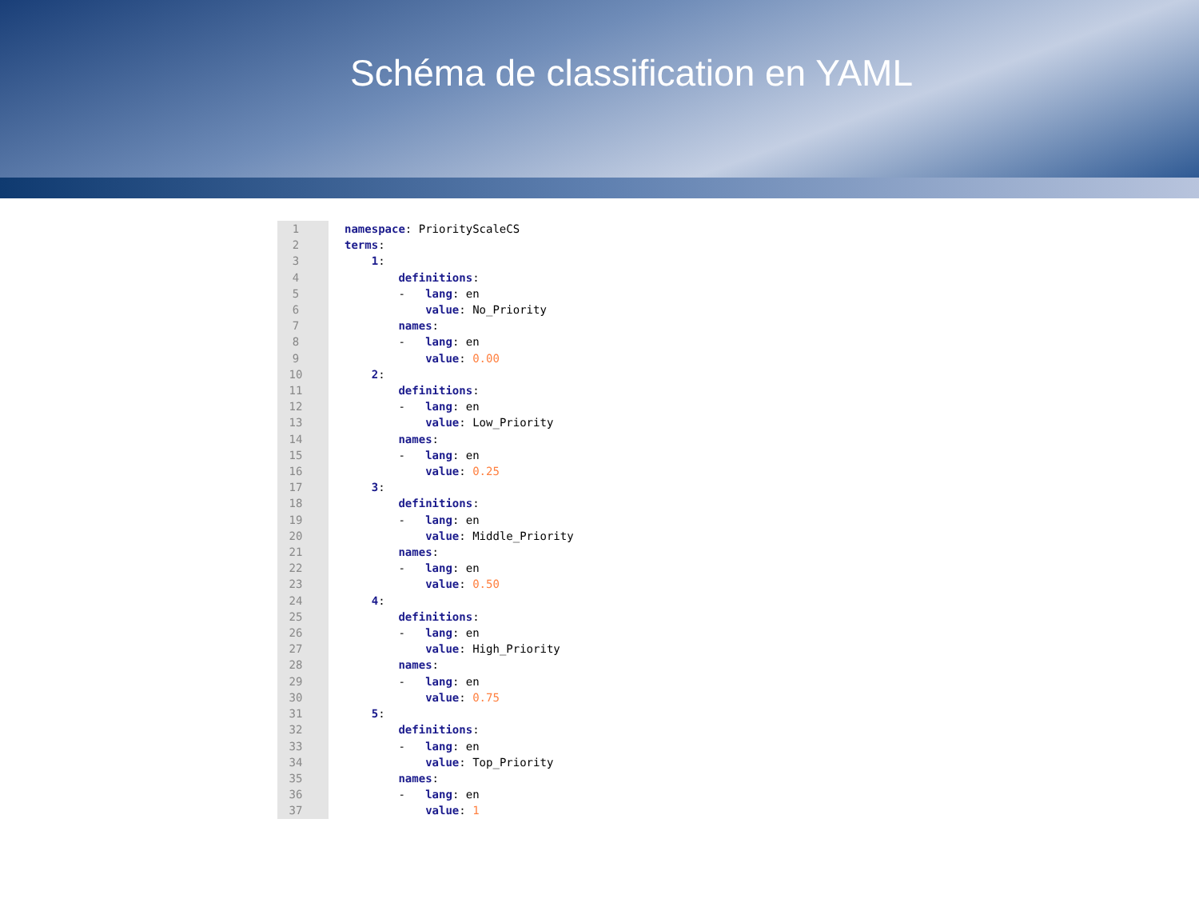Schéma de classification en YAML
1
2
3
4
5
6
7
8
9
10
11
12
13
14
15
16
17
18
19
20
21
22
23
24
25
26
27
28
29
30
31
32
33
34
35
36
37
namespace: PriorityScaleCS
terms:
    1:
        definitions:
        -   lang: en
            value: No_Priority
        names:
        -   lang: en
            value: 0.00
    2:
        definitions:
        -   lang: en
            value: Low_Priority
        names:
        -   lang: en
            value: 0.25
    3:
        definitions:
        -   lang: en
            value: Middle_Priority
        names:
        -   lang: en
            value: 0.50
    4:
        definitions:
        -   lang: en
            value: High_Priority
        names:
        -   lang: en
            value: 0.75
    5:
        definitions:
        -   lang: en
            value: Top_Priority
        names:
        -   lang: en
            value: 1